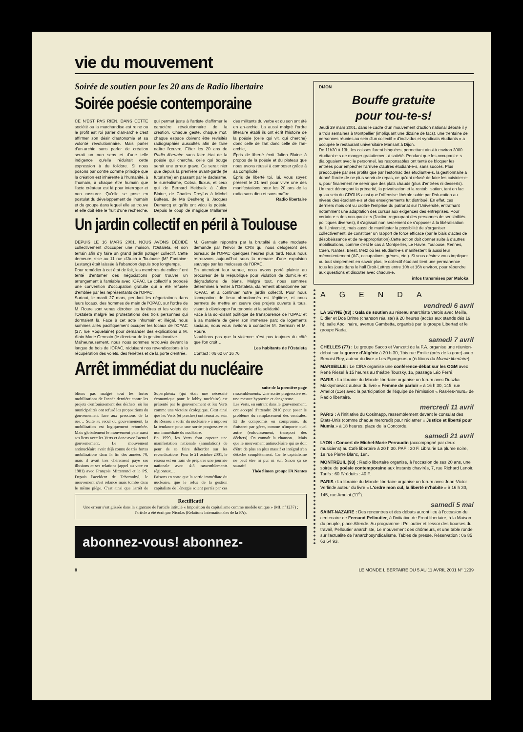vie du mouvement
Soirée de soutien pour les 20 ans de Radio libertaire
Soirée poésie contemporaine
CE N'EST PAS RIEN, DANS CETTE société ou la marchandise est reine ou le profit est roi parler d'an-archie c'est affirmer son désir d'autonomie et sa volonté révolutionnaire. Mais parler d'an-archie sans parler de création serait un non sens et d'une telle indigence qu'elle réduirait cette expression à du folklore. Si nous posons par contre comme principe que la création est inhérente à l'humanité, à l'humain, à chaque être humain que l'acte créateur est là pour interroger et non rassurer. Qu'elle se pose en postulat du développement de l'humain et du groupe dans lequel elle se trouve et elle doit être le fruit d'une recherche, qui permet juste à l'artiste d'affirmer le caractère révolutionnaire de la création. Chaque geste, chaque mot, chaque espace doivent être revisités radiographiés auscultés afin de faire naître l'œuvre, Fêter les 20 ans de Radio libertaire sans faire état de la poésie qui cherche, celle qui bouge serait une erreur grave, Ce serait nier que depuis la première avant-garde (le futurisme) en passant par le dadaïsme, le surréalisme, Cobra, fluxus, et ceux qui de Bernard Heidseik à Julien Blaine, de Charles Dreyfus à Michel Bulteau, de Ma Desheng à Jacques Demarcq et qu'ils ont vécu la poésie. Depuis le coup dé magique Mallarmé des militants du verbe et du son ont été en an-archie. La aussi malgré l'ordre littéraire établi ils ont écrit l'histoire de la poésie (celle qui vit, qui cherche) donc celle de l'art donc celle de l'an-archie,
Épris de liberté écrit Julien Blaine à propos de la poésie et du plateau que nous avons réussi à composer grâce à sa complicité.
Épris de liberté toi, lui, vous soyez présent le 21 avril pour vivre une des manifestations pour les 20 ans de la radio sans dieu et sans maître.
Radio libertaire
Un jardin collectif en péril à Toulouse
DEPUIS LE 16 MARS 2001, NOUS AVONS DÉCIDÉ collectivement d'occuper une maison, l'Ostaleta, et son terrain afin d'y faire un grand jardin potager collectif. Cette demeure, sise au 11 rue d'Auch à Toulouse (M° Fontaine-Lestang) était laissée à l'abandon depuis trop longtemps.
Pour remédier à cet état de fait, les membres du collectif ont tenté d'entamer des négociations pour trouver un arrangement à l'amiable avec l'OPAC. Le collectif a proposé une convention d'occupation gratuite qui a été refusée d'emblée par les représentants de l'OPAC.
Surtout, le mardi 27 mars, pendant les négociations dans leurs locaux, des hommes de main de l'OPAC, sur l'ordre de M. Roure sont venus dérober les fenêtres et les volets de l'Ostaleta malgré les protestations des trois personnes qui dormaient là. Face à cet acte inhumain et illégal, nous sommes allés pacifiquement occuper les locaux de l'OPAC (27, rue Roquelaine) pour demander des explications à M. Alain-Marie Germain (le directeur de la gestion locative.
Malheureusement, nous nous sommes retrouvés devant la langue de bois de l'OPAC, réduisant nos revendications à la récupération des volets, des fenêtres et de la porte d'entrée.
M. Germain répondra par la brutalité à cette modeste demande par l'envoi de CRS qui nous délogeront des bureaux de l'OPAC quelques heures plus tard. Nous nous retrouvons aujourd'hui sous la menace d'une expulsion sauvage par les molosses de l'OPAC.
En attendant leur venue, nous avons porté plainte au procureur de la République pour violation de domicile et dégradations de biens. Malgré tout, nous sommes déterminés à rester à l'Ostaleta, clairement abandonnée par l'OPAC, et à continuer notre jardin collectif. Pour nous l'occupation de lieux abandonnés est légitime, et nous permets de mettre en œuvre des projets ouverts à tous, visant à développer l'autonomie et la solidarité.
Face à la soi-disant politique de transparence de l'OPAC et à sa manière de gérer son immense parc de logements sociaux, nous vous invitons à contacter M. Germain et M. Roure.
N'oublions pas que la violence n'est pas toujours du côté que l'on croit…
Les habitants de l'Ostaleta
Contact : 06 62 67 16 76
Arrêt immédiat du nucléaire
suite de la première page
blions pas malgré tout les fortes mobilisations de l'année dernière contre les projets d'enfouissement des déchets, où les municipalités ont refusé les propositions du gouvernement face aux pressions de la rue… Suite au recul du gouvernement, la mobilisation est logiquement retombée. Mais globalement le mouvement paie aussi ses liens avec les Verts et donc avec l'actuel gouvernement. Le mouvement antinucléaire avait déjà connu de très fortes mobilisations dans la fin des années 70, mais il avait très chèrement payé ses illusions et ses relations (appel au vote en 1981) avec François Mitterrand et le PS. Depuis l'accident de Tchernobyl, le mouvement s'est relancé mais tombe dans le même piège. C'est ainsi que l'arrêt de Superphénix (qui était une nécessité économique pour le lobby nucléaire) est présenté par le gouvernement et les Verts comme une victoire écologique. C'est ainsi que les Verts (et proches) ont réussi au sein du Réseau « sortir du nucléaire » à imposer la tendance pour une sortie progressive et non immédiate du nucléaire.
En 1999, les Verts font capoter une manifestation nationale (annulation) de peur de se faire déborder sur les revendications. Pour le 21 octobre 2001, le réseau est en train de préparer une journée nationale avec 4-5 rassemblements régionaux…
Faisons en sorte que la sortie immédiate du nucléaire, que le refus de la gestion capitaliste de l'énergie soient portés par ces rassemblements. Une sortie progressive est une mesure hypocrite et dangereuse.
Les Verts, en entrant dans le gouvernement, ont accepté d'attendre 2010 pour poser le problème du remplacement des centrales. Et de compromis en compromis, ils finissent par gérer, comme n'importe quel autre (enfouissement, transport des déchets). On connaît la chanson… Mais que le mouvement antinucléaire qui se doit d'être de plus en plus massif et intégral s'en détache complètement. Car le capitalisme ne peut être ni pur ni sûr. Sinon ça se saurait!
Théo Simon groupe FA Nantes
Rectificatif
Une erreur s'est glissée dans la signature de l'article intitulé « Imposition du capitalisme comme modèle unique » (ML n°1237) ; l'article a été écrit par Nicolas (Relations Internationales de la FA).
abonnez-vous! abonnez-
DIJON
Bouffe gratuite
pour tou-te-s!
Jeudi 29 mars 2001, dans le cadre d'un mouvement d'action national débuté il y a trois semaines à Montpellier (impliquant une dizaine de facs), une trentaine de personnes réunies au sein d'un collectif « d'individus et syndicats étudiants » a occupée le restaurant universitaire Mansart à Dijon.
De 11h30 à 13h, les caisses furent bloquées, permettant ainsi à environ 3000 étudiant-e-s de manger gratuitement à satiété. Pendant que les occupant-e-s dialoguaient avec le personnel, les responsables ont tenté de bloquer les entrées pour empêcher l'arrivée d'autres étudiant-e-s, sans succès. Plus préoccupée par ses profits que par l'estomac des étudiant-e-s, la gestionnaire a donné l'ordre de ne plus servir de repas, ce qu'ont refusé de faire les cuisinier-e-s, pour finalement ne servir que des plats chauds (plus d'entrées ni desserts). Un tract dénonçant la précarité, la privatisation et la rentabilisation, tant en fac qu'au sein du CROUS ainsi que l'offensive libérale subie par l'éducation au niveau des étudiant-e-s et des enseignements fut distribué. En effet, ces derniers mois ont vu croître l'emprise du patronat sur l'Université, entraînant notamment une adaptation des cursus aux exigences des entreprises. Pour certain-e-s des occupant-e-s (l'action regroupant des personnes de sensibilités politiques diverses), il s'agissait non seulement de s'opposer à la libéralisation de l'Université, mais aussi de manifester la possibilité de s'organiser collectivement, de constituer un rapport de force efficace (par le biais d'actes de désobéissance et de re-appropriation).Cette action doit donner suite à d'autres mobilisations, comme c'est le cas à Montpellier, Le Havre, Toulouse, Rennes, Caen, Nantes, Brest, Metz où les étudiant-e-s manifestent là aussi leur mécontentement (AG, occupations, grèves, etc.). Si vous désirez vous impliquer ou tout simplement en savoir plus, le collectif étudiant tient une permanence tous les jours dans le hall Droit-Lettres entre 10h et 16h environ, pour répondre aux questions et discuter avec chacun-e.
infos transmises par Maloka
AGENDA
vendredi 6 avril
LA SEYNE (83) : Gala de soutien au réseau anarchiste varois avec Meille, Didier et Doé Brime (chanson réaliste) à 20 heures (accès aux stands dés 19 h), salle Apollinaire, avenue Gambetta, organisé par le groupe Libertad et le groupe Nada.
samedi 7 avril
CHELLES (77) : Le groupe Sacco et Vanzetti de la F.A. organise une réunion-débat sur la guerre d'Algérie à 20 h 30, 1bis rue Emilie (près de la gare) avec Benoist Rey, auteur du livre « Les Egorgeurs » (éditions du Monde libertaire).
MARSEILLE : Le CIRA organise une conférence-débat sur les OGM avec René Riesel à 15 heures au théâtre Toursky, 16, passage Léo Ferré.
PARIS : La librairie du Monde libertaire organise un forum avec Duszka Maksymowicz auteur du livre « Femme de parloir » à 16 h 30, 145, rue Amelot (11e) avec la participation de l'équipe de l'émission « Ras-les-murs» de Radio libertaire.
mercredi 11 avril
PARIS : A l'initiative du Cosimapp, rassemblement devant le consulat des États-Unis (comme chaque mercredi) pour réclamer « Justice et liberté pour Mumia » à 18 heures, place de la Concorde.
samedi 21 avril
LYON : Concert de Michel-Marie Perraudin (accompagné par deux musiciens) au Café libertaire à 20 h 30. PAF : 30 F. Librairie La plume noire, 19 rue Pierre Blanc, 1er..
MONTREUIL (93) : Radio libertaire organise, à l'occasion de ses 20 ans, une soirée de poésie contemporaine aux Instants chavirés, 7, rue Richard Lenoir. Tarifs : 60 F/réduits : 40 F.
PARIS : La librairie du Monde libertaire organise un forum avec Jean-Victor Verlinde auteur du livre « L'ordre mon cul, la liberté m'habite » à 16 h 30, 145, rue Amelot (11<sup>e</sup>).
samedi 5 mai
SAINT-NAZAIRE : Des rencontres et des débats auront lieu à l'occasion du centenaire de Fernand Pelloutier, à l'initiative de Front libertaire, à la Maison du peuple, place Allende. Au programme : Pelloutier et l'essor des bourses du travail, Pelloutier anarchiste, Le mouvement des chômeurs, et une table ronde sur l'actualité de l'anarchosyndicalisme. Tables de presse. Réservation : 06 85 63 64 93.
8 LE MONDE LIBERTAIRE DU 5 AU 11 AVRIL 2001 N° 1239